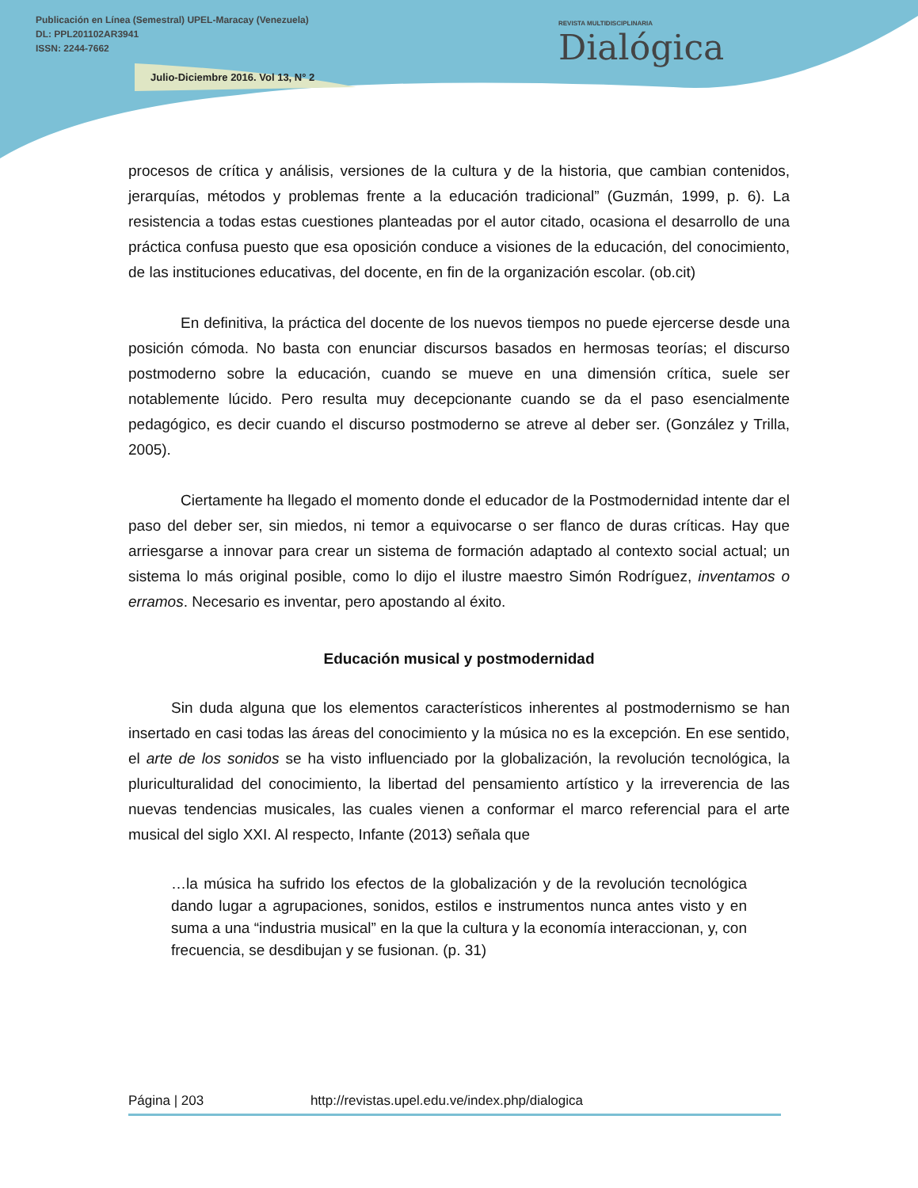Publicación en Línea (Semestral) UPEL-Maracay (Venezuela)
DL: PPL201102AR3941
ISSN: 2244-7662
Julio-Diciembre 2016. Vol 13, N° 2
REVISTA MULTIDISCIPLINARIA
Dialógica
procesos de crítica y análisis, versiones de la cultura y de la historia, que cambian contenidos, jerarquías, métodos y problemas frente a la educación tradicional” (Guzmán, 1999, p. 6). La resistencia a todas estas cuestiones planteadas por el autor citado, ocasiona el desarrollo de una práctica confusa puesto que esa oposición conduce a visiones de la educación, del conocimiento, de las instituciones educativas, del docente, en fin de la organización escolar. (ob.cit)
En definitiva, la práctica del docente de los nuevos tiempos no puede ejercerse desde una posición cómoda. No basta con enunciar discursos basados en hermosas teorías; el discurso postmoderno sobre la educación, cuando se mueve en una dimensión crítica, suele ser notablemente lúcido. Pero resulta muy decepcionante cuando se da el paso esencialmente pedagógico, es decir cuando el discurso postmoderno se atreve al deber ser. (González y Trilla, 2005).
Ciertamente ha llegado el momento donde el educador de la Postmodernidad intente dar el paso del deber ser, sin miedos, ni temor a equivocarse o ser flanco de duras críticas. Hay que arriesgarse a innovar para crear un sistema de formación adaptado al contexto social actual; un sistema lo más original posible, como lo dijo el ilustre maestro Simón Rodríguez, inventamos o erramos. Necesario es inventar, pero apostando al éxito.
Educación musical y postmodernidad
Sin duda alguna que los elementos característicos inherentes al postmodernismo se han insertado en casi todas las áreas del conocimiento y la música no es la excepción. En ese sentido, el arte de los sonidos se ha visto influenciado por la globalización, la revolución tecnológica, la pluriculturalidad del conocimiento, la libertad del pensamiento artístico y la irreverencia de las nuevas tendencias musicales, las cuales vienen a conformar el marco referencial para el arte musical del siglo XXI. Al respecto, Infante (2013) señala que
…la música ha sufrido los efectos de la globalización y de la revolución tecnológica dando lugar a agrupaciones, sonidos, estilos e instrumentos nunca antes visto y en suma a una “industria musical” en la que la cultura y la economía interaccionan, y, con frecuencia, se desdibujan y se fusionan. (p. 31)
Página | 203 http://revistas.upel.edu.ve/index.php/dialogica